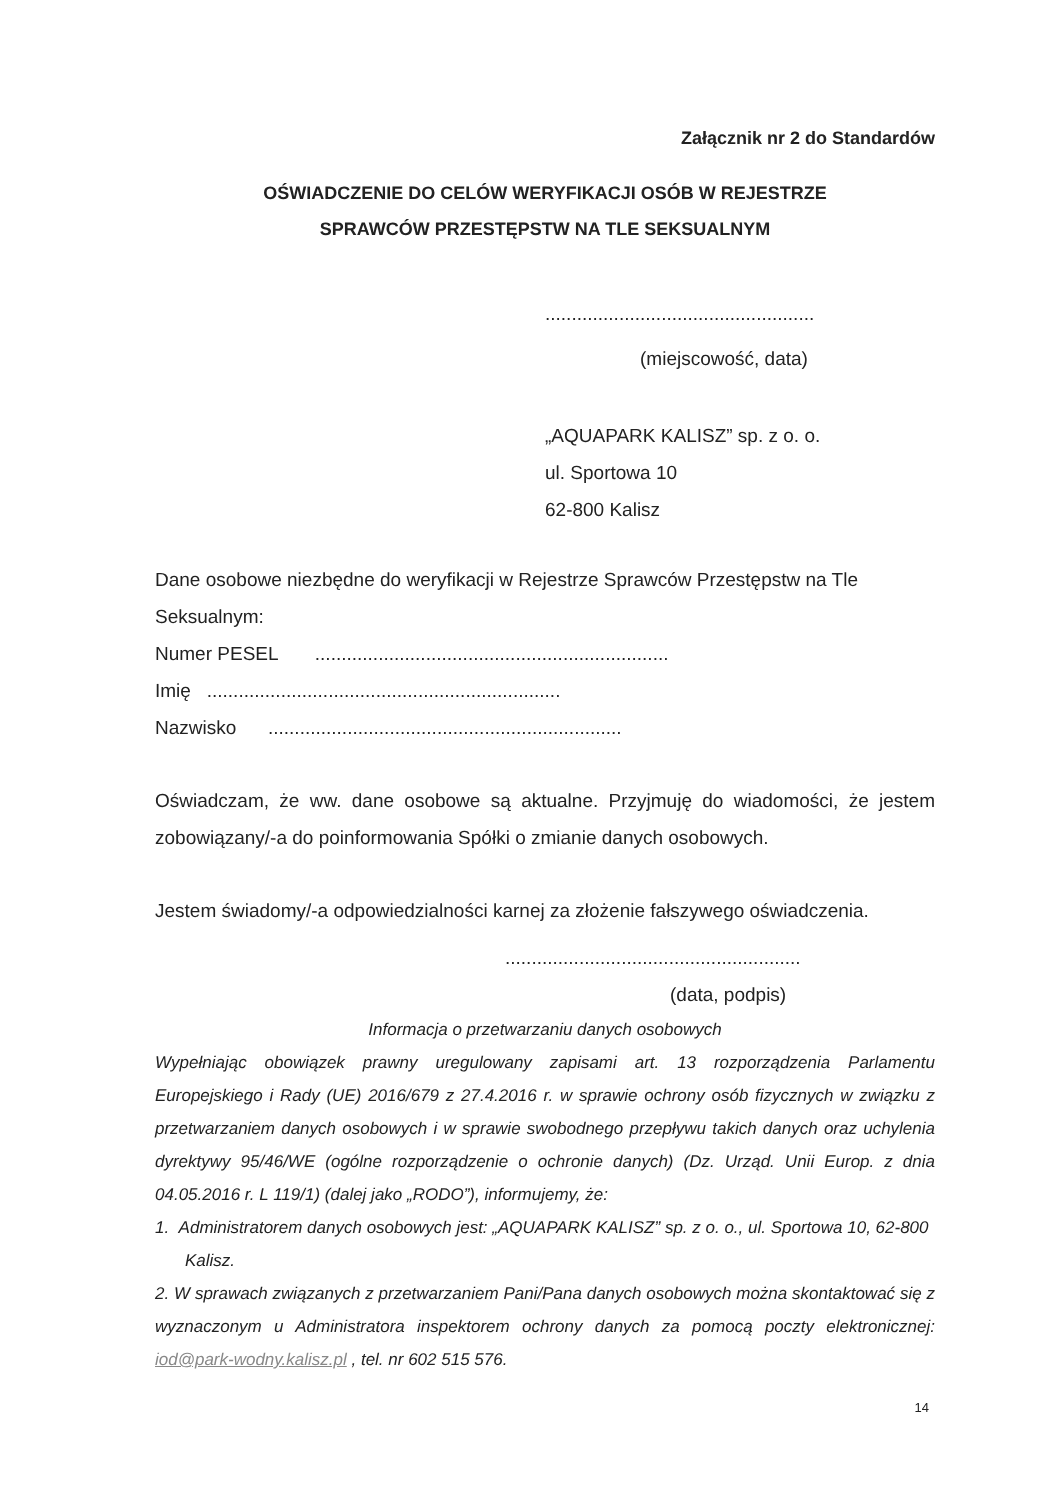Załącznik nr 2 do Standardów
OŚWIADCZENIE DO CELÓW WERYFIKACJI OSÓB W REJESTRZE
SPRAWCÓW PRZESTĘPSTW NA TLE SEKSUALNYM
...................................................
(miejscowość, data)
„AQUAPARK KALISZ” sp. z o. o.
ul. Sportowa 10
62-800 Kalisz
Dane osobowe niezbędne do weryfikacji w Rejestrze Sprawców Przestępstw na Tle Seksualnym:
Numer PESEL ...................................................................
Imię ...................................................................
Nazwisko ...................................................................
Oświadczam, że ww. dane osobowe są aktualne. Przyjmuję do wiadomości, że jestem zobowiązany/-a do poinformowania Spółki o zmianie danych osobowych.
Jestem świadomy/-a odpowiedzialności karnej za złożenie fałszywego oświadczenia.
........................................................
(data, podpis)
Informacja o przetwarzaniu danych osobowych
Wypełniając obowiązek prawny uregulowany zapisami art. 13 rozporządzenia Parlamentu Europejskiego i Rady (UE) 2016/679 z 27.4.2016 r. w sprawie ochrony osób fizycznych w związku z przetwarzaniem danych osobowych i w sprawie swobodnego przepływu takich danych oraz uchylenia dyrektywy 95/46/WE (ogólne rozporządzenie o ochronie danych) (Dz. Urząd. Unii Europ. z dnia 04.05.2016 r. L 119/1) (dalej jako „RODO”), informujemy, że:
1. Administratorem danych osobowych jest: „AQUAPARK KALISZ” sp. z o. o., ul. Sportowa 10, 62-800 Kalisz.
2. W sprawach związanych z przetwarzaniem Pani/Pana danych osobowych można skontaktować się z wyznaczonym u Administratora inspektorem ochrony danych za pomocą poczty elektronicznej: iod@park-wodny.kalisz.pl , tel. nr 602 515 576.
14